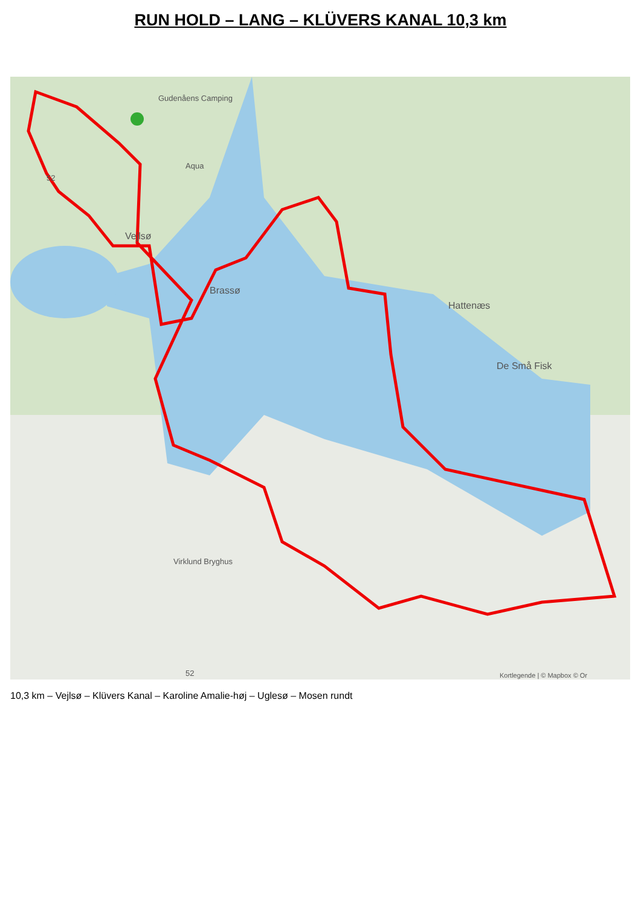RUN HOLD – LANG – KLÜVERS KANAL 10,3 km
Gudenåens Camping
Aqua
Vejlsø
Brassø
Hattenæs
De Små Fisk
Virklund Bryghus
52
52 Kortlegende | © Mapbox © Or
10,3 km – Vejlsø – Klüvers Kanal – Karoline Amalie-høj – Uglesø – Mosen rundt